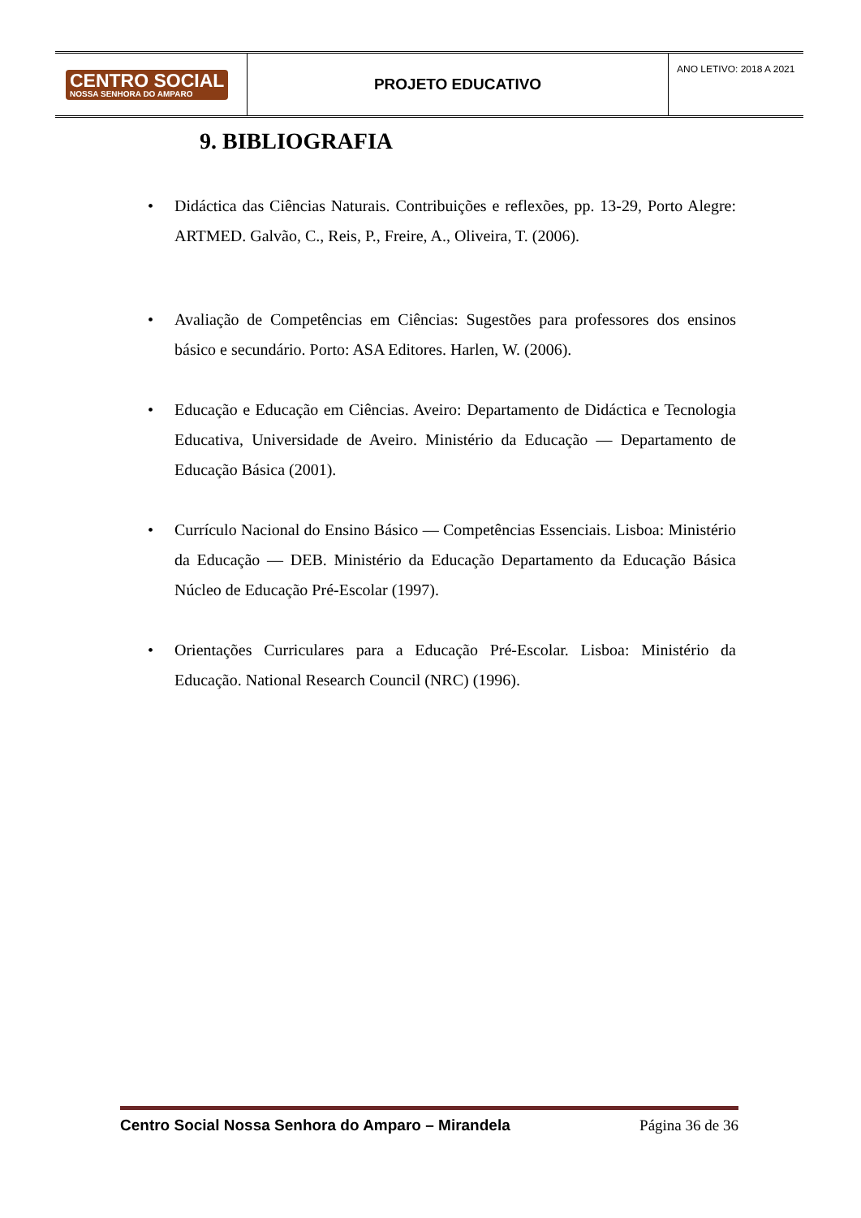| CENTRO SOCIAL NOSSA SENHORA DO AMPARO | PROJETO EDUCATIVO | ANO LETIVO: 2018 A 2021 |
9. BIBLIOGRAFIA
• Didáctica das Ciências Naturais. Contribuições e reflexões, pp. 13-29, Porto Alegre: ARTMED. Galvão, C., Reis, P., Freire, A., Oliveira, T. (2006).
• Avaliação de Competências em Ciências: Sugestões para professores dos ensinos básico e secundário. Porto: ASA Editores. Harlen, W. (2006).
• Educação e Educação em Ciências. Aveiro: Departamento de Didáctica e Tecnologia Educativa, Universidade de Aveiro. Ministério da Educação — Departamento de Educação Básica (2001).
• Currículo Nacional do Ensino Básico — Competências Essenciais. Lisboa: Ministério da Educação — DEB. Ministério da Educação Departamento da Educação Básica Núcleo de Educação Pré-Escolar (1997).
• Orientações Curriculares para a Educação Pré-Escolar. Lisboa: Ministério da Educação. National Research Council (NRC) (1996).
Centro Social Nossa Senhora do Amparo – Mirandela Página 36 de 36